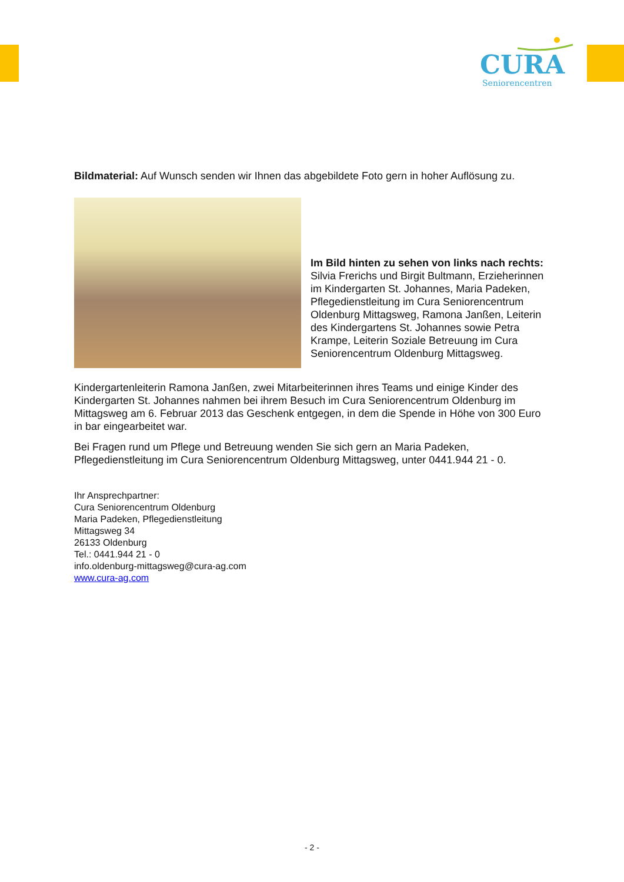CURA
Seniorencentren
Bildmaterial: Auf Wunsch senden wir Ihnen das abgebildete Foto gern in hoher Auflösung zu.
Im Bild hinten zu sehen von links nach rechts:
Silvia Frerichs und Birgit Bultmann, Erzieherinnen im Kindergarten St. Johannes, Maria Padeken, Pflegedienstleitung im Cura Seniorencentrum Oldenburg Mittagsweg, Ramona Janßen, Leiterin des Kindergartens St. Johannes sowie Petra Krampe, Leiterin Soziale Betreuung im Cura Seniorencentrum Oldenburg Mittagsweg.
Kindergartenleiterin Ramona Janßen, zwei Mitarbeiterinnen ihres Teams und einige Kinder des Kindergarten St. Johannes nahmen bei ihrem Besuch im Cura Seniorencentrum Oldenburg im Mittagsweg am 6. Februar 2013 das Geschenk entgegen, in dem die Spende in Höhe von 300 Euro in bar eingearbeitet war.
Bei Fragen rund um Pflege und Betreuung wenden Sie sich gern an Maria Padeken, Pflegedienstleitung im Cura Seniorencentrum Oldenburg Mittagsweg, unter 0441.944 21 - 0.
Ihr Ansprechpartner:
Cura Seniorencentrum Oldenburg
Maria Padeken, Pflegedienstleitung
Mittagsweg 34
26133 Oldenburg
Tel.: 0441.944 21 - 0
info.oldenburg-mittagsweg@cura-ag.com
www.cura-ag.com
- 2 -